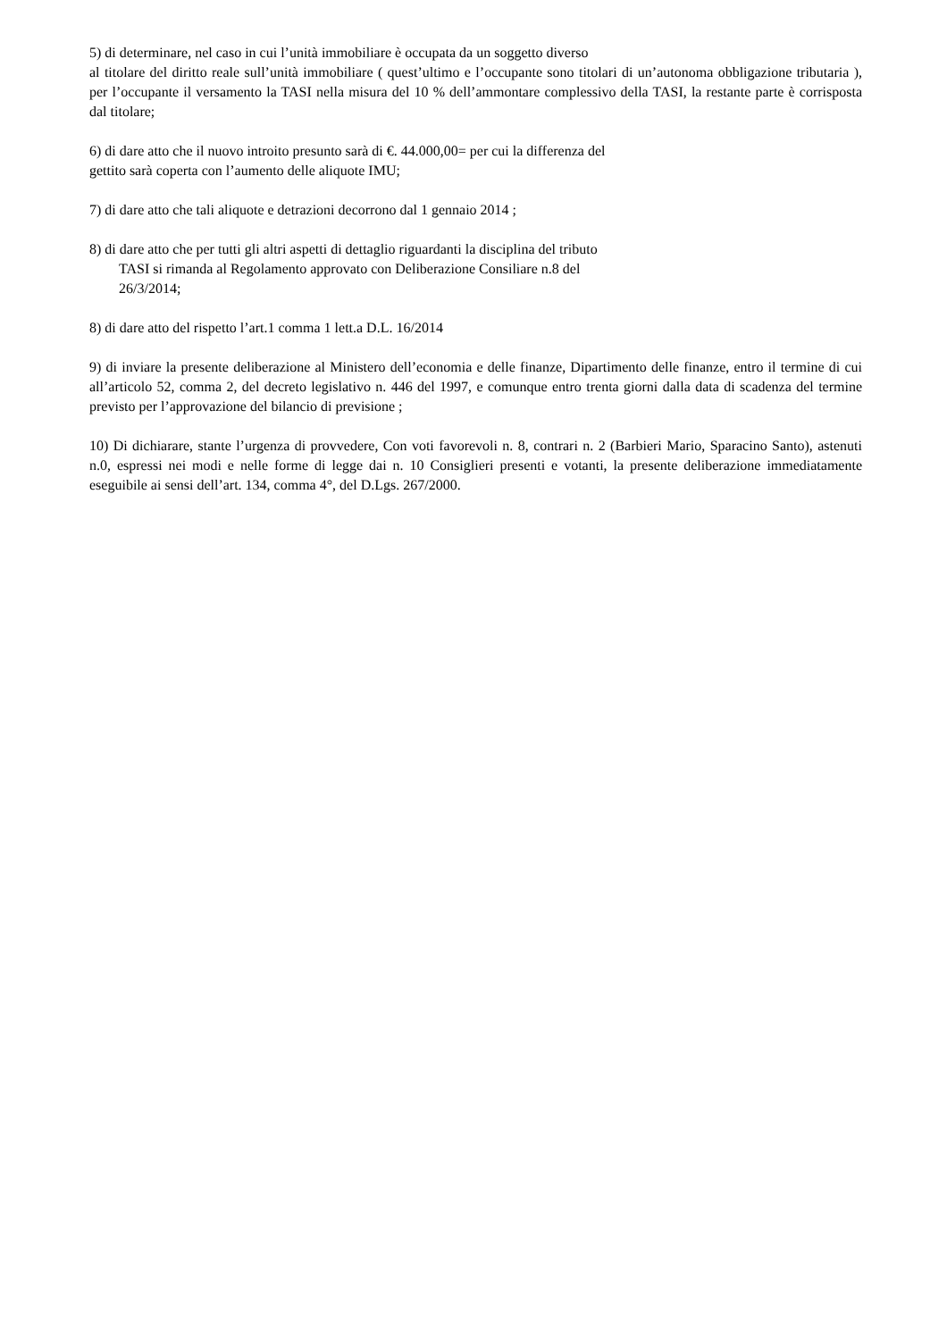5) di determinare, nel caso in cui l’unità immobiliare è occupata da un soggetto diverso
al titolare del diritto reale sull’unità immobiliare ( quest’ultimo e l’occupante sono titolari di un’autonoma obbligazione tributaria ), per l’occupante il versamento la TASI nella misura del 10 % dell’ammontare complessivo della TASI, la restante parte è corrisposta dal titolare;
6) di dare atto che il nuovo introito presunto sarà di €. 44.000,00= per cui la differenza del
gettito sarà coperta con l’aumento delle aliquote IMU;
7) di dare atto che tali aliquote e detrazioni decorrono dal 1 gennaio 2014 ;
8) di dare atto che per tutti gli altri aspetti di dettaglio riguardanti la disciplina del tributo
TASI si rimanda al Regolamento approvato con Deliberazione Consiliare n.8 del
26/3/2014;
8) di dare atto del rispetto l’art.1 comma 1 lett.a D.L. 16/2014
9) di inviare la presente deliberazione al Ministero dell’economia e delle finanze, Dipartimento delle finanze, entro il termine di cui all’articolo 52, comma 2, del decreto legislativo n. 446 del 1997, e comunque entro trenta giorni dalla data di scadenza del termine previsto per l’approvazione del bilancio di previsione ;
10) Di dichiarare, stante l’urgenza di provvedere, Con voti favorevoli n. 8, contrari n. 2 (Barbieri Mario, Sparacino Santo), astenuti n.0, espressi nei modi e nelle forme di legge dai n. 10 Consiglieri presenti e votanti, la presente deliberazione immediatamente eseguibile ai sensi dell’art. 134, comma 4°, del D.Lgs. 267/2000.